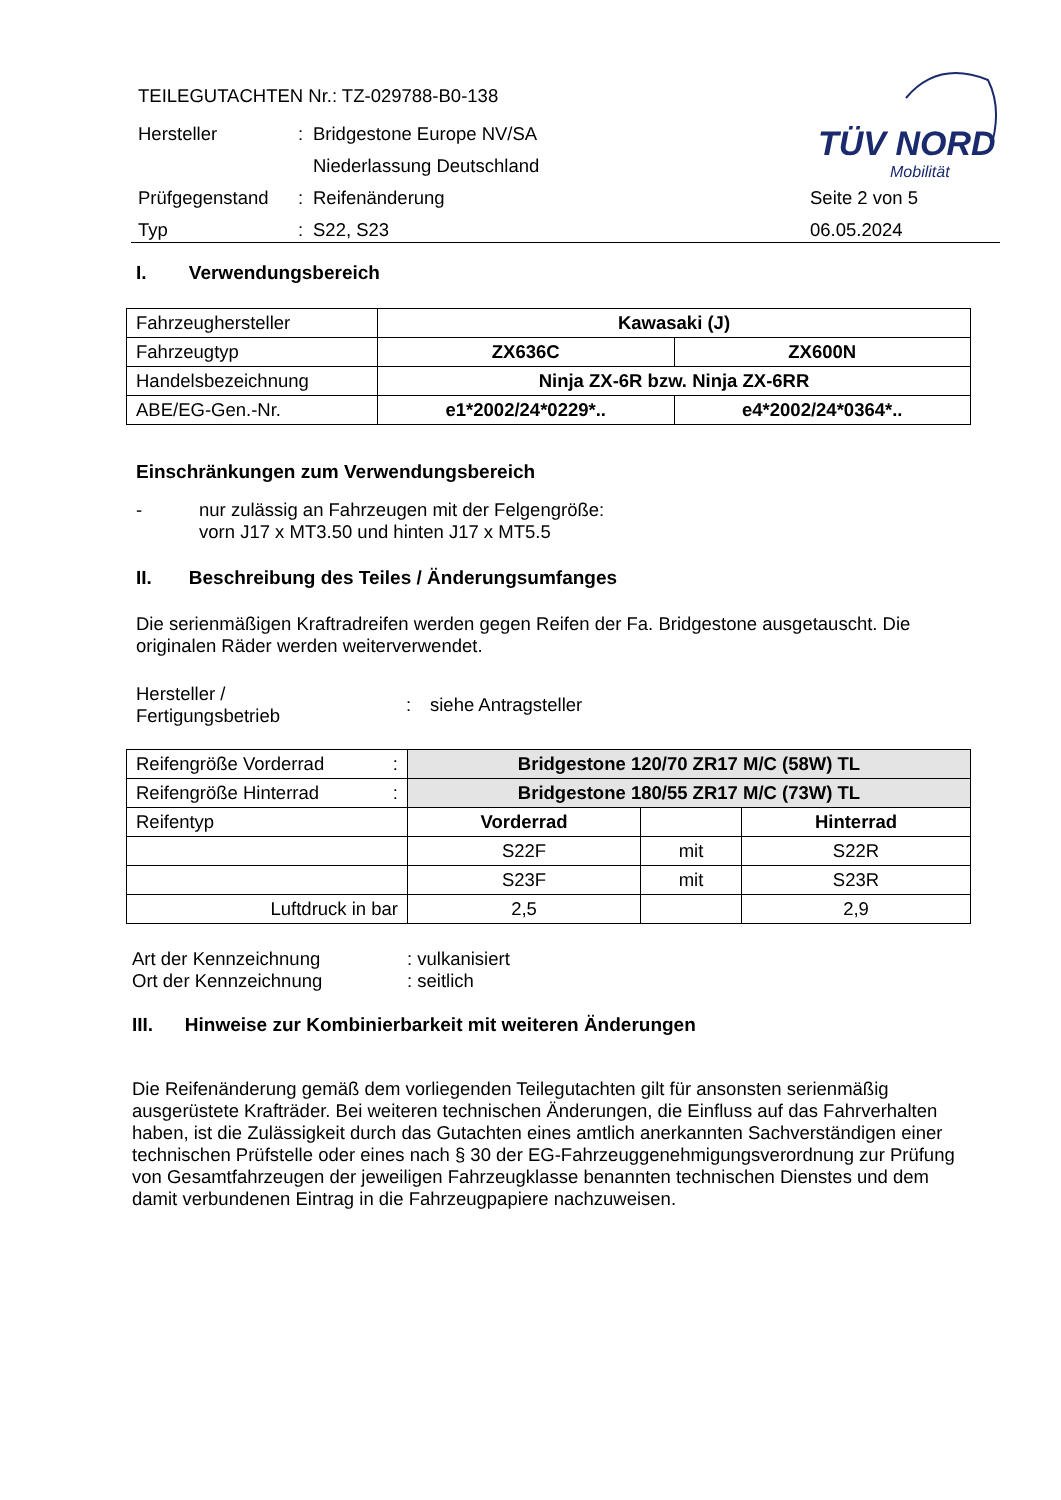TEILEGUTACHTEN Nr.: TZ-029788-B0-138
Hersteller: Bridgestone Europe NV/SA
Niederlassung Deutschland
Prüfgegenstand: Reifenänderung Seite 2 von 5
Typ: S22, S23 06.05.2024
TÜV NORD
Mobilität
I. Verwendungsbereich
| Fahrzeughersteller | Kawasaki (J) | |
| Fahrzeugtyp | ZX636C | ZX600N |
| Handelsbezeichnung | Ninja ZX-6R bzw. Ninja ZX-6RR | |
| ABE/EG-Gen.-Nr. | e1*2002/24*0229*.. | e4*2002/24*0364*.. |
Einschränkungen zum Verwendungsbereich
-
nur zulässig an Fahrzeugen mit der Felgengröße:
vorn J17 x MT3.50 und hinten J17 x MT5.5
II. Beschreibung des Teiles / Änderungsumfanges
Die serienmäßigen Kraftradreifen werden gegen Reifen der Fa. Bridgestone ausgetauscht. Die originalen Räder werden weiterverwendet.
Hersteller /
Fertigungsbetrieb
: siehe Antragsteller
| Reifengröße Vorderrad : | Bridgestone 120/70 ZR17 M/C (58W) TL | | |
| Reifengröße Hinterrad : | Bridgestone 180/55 ZR17 M/C (73W) TL | | |
| Reifentyp | Vorderrad | | Hinterrad |
| | S22F | mit | S22R |
| | S23F | mit | S23R |
| Luftdruck in bar | 2,5 | | 2,9 |
Art der Kennzeichnung: vulkanisiert
Ort der Kennzeichnung: seitlich
III. Hinweise zur Kombinierbarkeit mit weiteren Änderungen
Die Reifenänderung gemäß dem vorliegenden Teilegutachten gilt für ansonsten serienmäßig ausgerüstete Krafträder. Bei weiteren technischen Änderungen, die Einfluss auf das Fahrverhalten haben, ist die Zulässigkeit durch das Gutachten eines amtlich anerkannten Sachverständigen einer technischen Prüfstelle oder eines nach § 30 der EG-Fahrzeuggenehmigungsverordnung zur Prüfung von Gesamtfahrzeugen der jeweiligen Fahrzeugklasse benannten technischen Dienstes und dem damit verbundenen Eintrag in die Fahrzeugpapiere nachzuweisen.